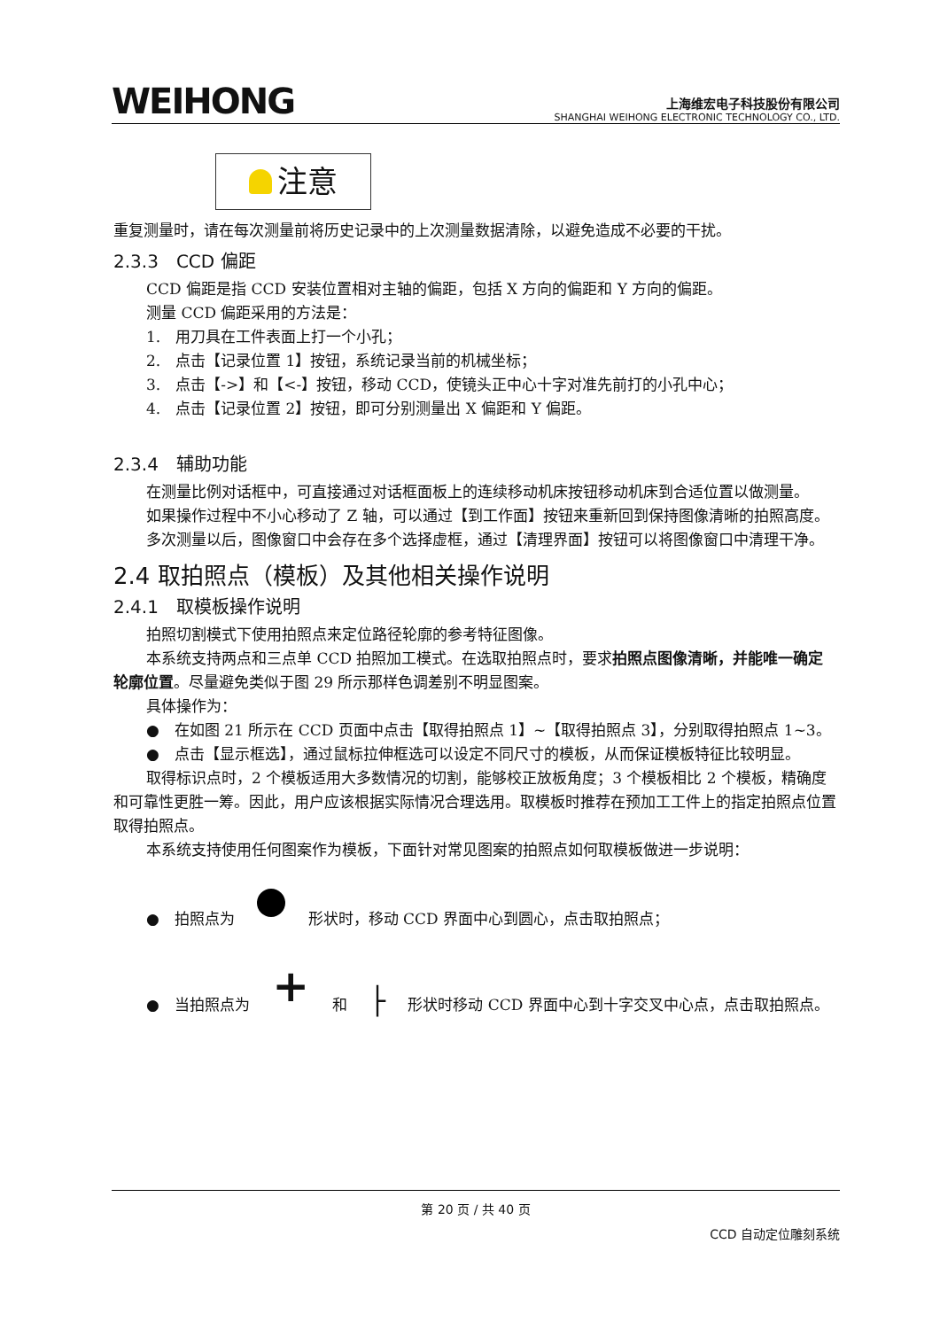WEIHONG
上海维宏电子科技股份有限公司
SHANGHAI WEIHONG ELECTRONIC TECHNOLOGY CO., LTD.
注意
重复测量时，请在每次测量前将历史记录中的上次测量数据清除，以避免造成不必要的干扰。
2.3.3　CCD 偏距
CCD 偏距是指 CCD 安装位置相对主轴的偏距，包括 X 方向的偏距和 Y 方向的偏距。
测量 CCD 偏距采用的方法是：
1.　用刀具在工件表面上打一个小孔；
2.　点击【记录位置 1】按钮，系统记录当前的机械坐标；
3.　点击【->】和【<-】按钮，移动 CCD，使镜头正中心十字对准先前打的小孔中心；
4.　点击【记录位置 2】按钮，即可分别测量出 X 偏距和 Y 偏距。
2.3.4　辅助功能
在测量比例对话框中，可直接通过对话框面板上的连续移动机床按钮移动机床到合适位置以做测量。
如果操作过程中不小心移动了 Z 轴，可以通过【到工作面】按钮来重新回到保持图像清晰的拍照高度。
多次测量以后，图像窗口中会存在多个选择虚框，通过【清理界面】按钮可以将图像窗口中清理干净。
2.4 取拍照点（模板）及其他相关操作说明
2.4.1　取模板操作说明
拍照切割模式下使用拍照点来定位路径轮廓的参考特征图像。
本系统支持两点和三点单 CCD 拍照加工模式。在选取拍照点时，要求拍照点图像清晰，并能唯一确定轮廓位置。尽量避免类似于图 29 所示那样色调差别不明显图案。
具体操作为：
●　在如图 21 所示在 CCD 页面中点击【取得拍照点 1】~【取得拍照点 3】，分别取得拍照点 1~3。
●　点击【显示框选】，通过鼠标拉伸框选可以设定不同尺寸的模板，从而保证模板特征比较明显。
取得标识点时，2 个模板适用大多数情况的切割，能够校正放板角度；3 个模板相比 2 个模板，精确度和可靠性更胜一筹。因此，用户应该根据实际情况合理选用。取模板时推荐在预加工工件上的指定拍照点位置取得拍照点。
本系统支持使用任何图案作为模板，下面针对常见图案的拍照点如何取模板做进一步说明：
●　拍照点为 形状时，移动 CCD 界面中心到圆心，点击取拍照点；
●　当拍照点为 + 和 ├ 形状时移动 CCD 界面中心到十字交叉中心点，点击取拍照点。
第 20 页 / 共 40 页
CCD 自动定位雕刻系统